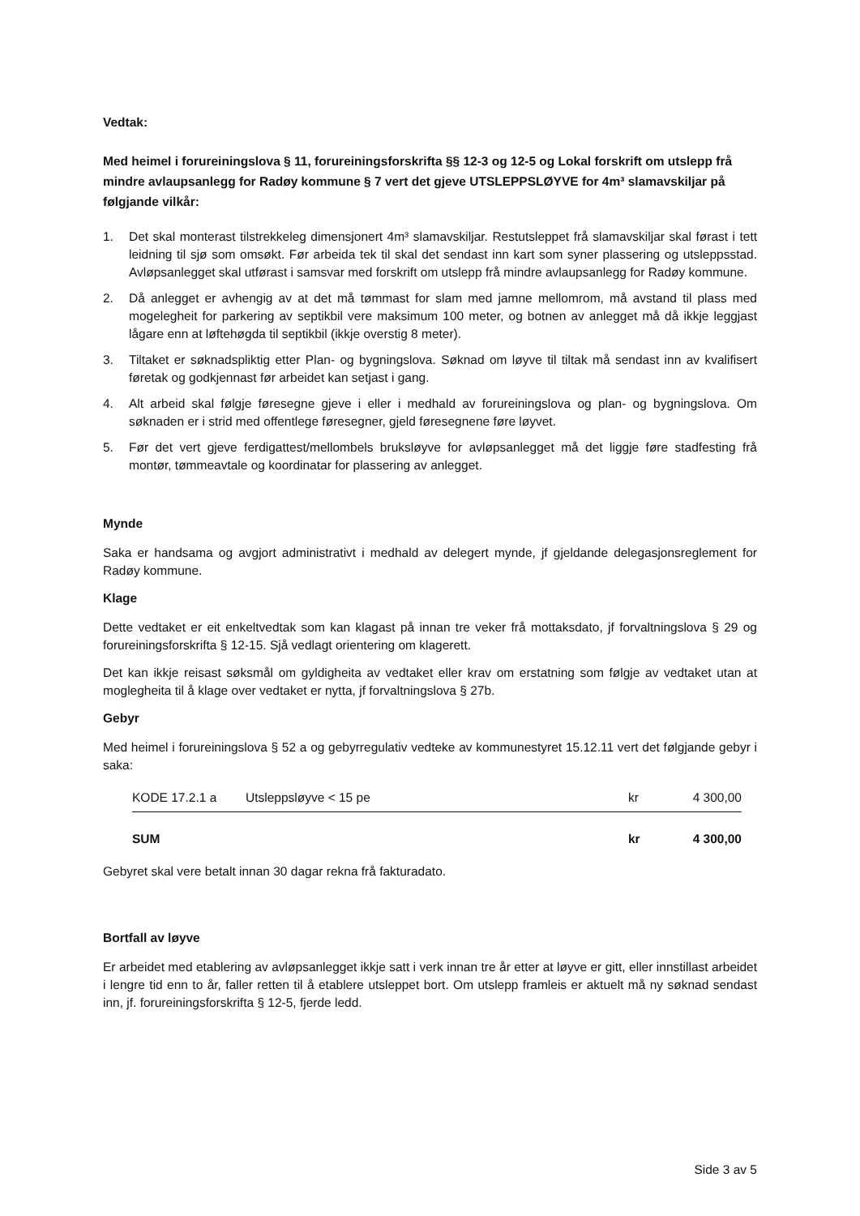Vedtak:
Med heimel i forureiningslova § 11, forureiningsforskrifta §§ 12-3 og 12-5 og Lokal forskrift om utslepp frå mindre avlaupsanlegg for Radøy kommune § 7 vert det gjeve UTSLEPPSLØYVE for 4m³ slamavskiljar på følgjande vilkår:
1. Det skal monterast tilstrekkeleg dimensjonert 4m³ slamavskiljar. Restutsleppet frå slamavskiljar skal førast i tett leidning til sjø som omsøkt. Før arbeida tek til skal det sendast inn kart som syner plassering og utsleppsstad. Avløpsanlegget skal utførast i samsvar med forskrift om utslepp frå mindre avlaupsanlegg for Radøy kommune.
2. Då anlegget er avhengig av at det må tømmast for slam med jamne mellomrom, må avstand til plass med mogelegheit for parkering av septikbil vere maksimum 100 meter, og botnen av anlegget må då ikkje leggjast lågare enn at løftehøgda til septikbil (ikkje overstig 8 meter).
3. Tiltaket er søknadspliktig etter Plan- og bygningslova. Søknad om løyve til tiltak må sendast inn av kvalifisert føretak og godkjennast før arbeidet kan setjast i gang.
4. Alt arbeid skal følgje føresegne gjeve i eller i medhald av forureiningslova og plan- og bygningslova. Om søknaden er i strid med offentlege føresegner, gjeld føresegnene føre løyvet.
5. Før det vert gjeve ferdigattest/mellombels bruksløyve for avløpsanlegget må det liggje føre stadfesting frå montør, tømmeavtale og koordinatar for plassering av anlegget.
Mynde
Saka er handsama og avgjort administrativt i medhald av delegert mynde, jf gjeldande delegasjonsreglement for Radøy kommune.
Klage
Dette vedtaket er eit enkeltvedtak som kan klagast på innan tre veker frå mottaksdato, jf forvaltningslova § 29 og forureiningsforskrifta § 12-15. Sjå vedlagt orientering om klagerett.
Det kan ikkje reisast søksmål om gyldigheita av vedtaket eller krav om erstatning som følgje av vedtaket utan at moglegheita til å klage over vedtaket er nytta, jf forvaltningslova § 27b.
Gebyr
Med heimel i forureiningslova § 52 a og gebyrregulativ vedteke av kommunestyret 15.12.11 vert det følgjande gebyr i saka:
| KODE 17.2.1 a | Utsleppsløyve < 15 pe | kr | 4 300,00 |
| SUM | | kr | 4 300,00 |
Gebyret skal vere betalt innan 30 dagar rekna frå fakturadato.
Bortfall av løyve
Er arbeidet med etablering av avløpsanlegget ikkje satt i verk innan tre år etter at løyve er gitt, eller innstillast arbeidet i lengre tid enn to år, faller retten til å etablere utsleppet bort. Om utslepp framleis er aktuelt må ny søknad sendast inn, jf. forureiningsforskrifta § 12-5, fjerde ledd.
Side 3 av 5